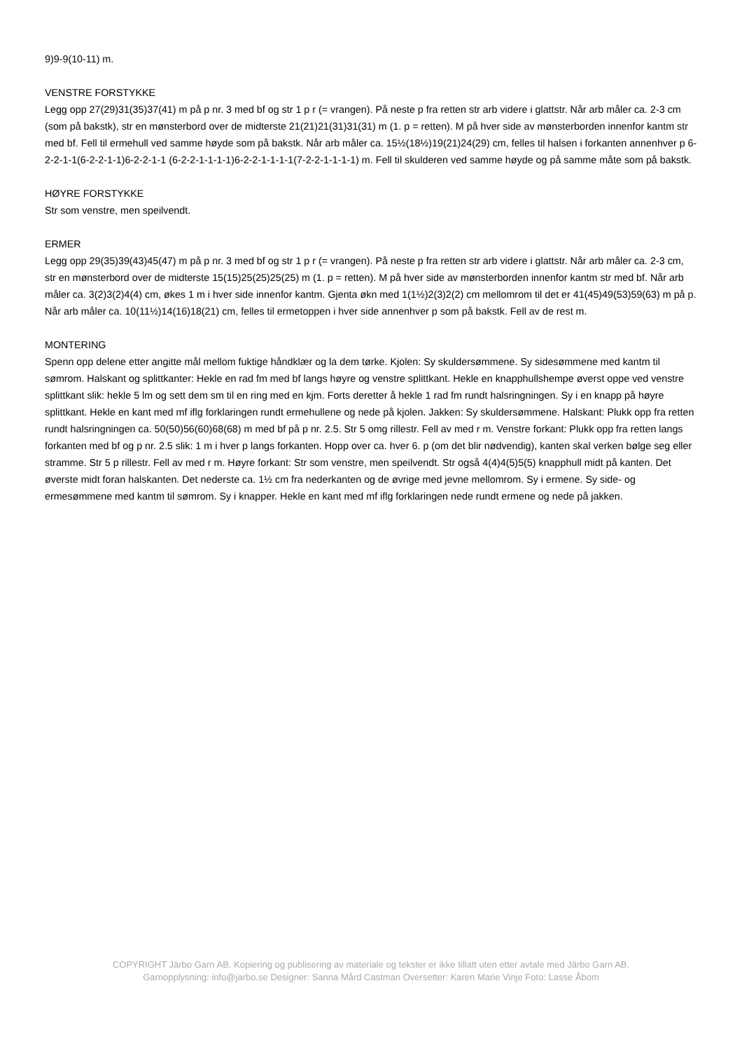9)9-9(10-11) m.
VENSTRE FORSTYKKE
Legg opp 27(29)31(35)37(41) m på p nr. 3 med bf og str 1 p r (= vrangen). På neste p fra retten str arb videre i glattstr. Når arb måler ca. 2-3 cm (som på bakstk), str en mønsterbord over de midterste 21(21)21(31)31(31) m (1. p = retten). M på hver side av mønsterborden innenfor kantm str med bf. Fell til ermehull ved samme høyde som på bakstk. Når arb måler ca. 15½(18½)19(21)24(29) cm, felles til halsen i forkanten annenhver p 6-2-2-1-1(6-2-2-1-1)6-2-2-1-1 (6-2-2-1-1-1-1)6-2-2-1-1-1-1(7-2-2-1-1-1-1) m. Fell til skulderen ved samme høyde og på samme måte som på bakstk.
HØYRE FORSTYKKE
Str som venstre, men speilvendt.
ERMER
Legg opp 29(35)39(43)45(47) m på p nr. 3 med bf og str 1 p r (= vrangen). På neste p fra retten str arb videre i glattstr. Når arb måler ca. 2-3 cm, str en mønsterbord over de midterste 15(15)25(25)25(25) m (1. p = retten). M på hver side av mønsterborden innenfor kantm str med bf. Når arb måler ca. 3(2)3(2)4(4) cm, økes 1 m i hver side innenfor kantm. Gjenta økn med 1(1½)2(3)2(2) cm mellomrom til det er 41(45)49(53)59(63) m på p. Når arb måler ca. 10(11½)14(16)18(21) cm, felles til ermetoppen i hver side annenhver p som på bakstk. Fell av de rest m.
MONTERING
Spenn opp delene etter angitte mål mellom fuktige håndklær og la dem tørke. Kjolen: Sy skuldersømmene. Sy sidesømmene med kantm til sømrom. Halskant og splittkanter: Hekle en rad fm med bf langs høyre og venstre splittkant. Hekle en knapphullshempe øverst oppe ved venstre splittkant slik: hekle 5 lm og sett dem sm til en ring med en kjm. Forts deretter å hekle 1 rad fm rundt halsringningen. Sy i en knapp på høyre splittkant. Hekle en kant med mf iflg forklaringen rundt ermehullene og nede på kjolen. Jakken: Sy skuldersømmene. Halskant: Plukk opp fra retten rundt halsringningen ca. 50(50)56(60)68(68) m med bf på p nr. 2.5. Str 5 omg rillestr. Fell av med r m. Venstre forkant: Plukk opp fra retten langs forkanten med bf og p nr. 2.5 slik: 1 m i hver p langs forkanten. Hopp over ca. hver 6. p (om det blir nødvendig), kanten skal verken bølge seg eller stramme. Str 5 p rillestr. Fell av med r m. Høyre forkant: Str som venstre, men speilvendt. Str også 4(4)4(5)5(5) knapphull midt på kanten. Det øverste midt foran halskanten. Det nederste ca. 1½ cm fra nederkanten og de øvrige med jevne mellomrom. Sy i ermene. Sy side- og ermesømmene med kantm til sømrom. Sy i knapper. Hekle en kant med mf iflg forklaringen nede rundt ermene og nede på jakken.
COPYRIGHT Järbo Garn AB. Kopiering og publisering av materiale og tekster er ikke tillatt uten etter avtale med Järbo Garn AB.
Garnopplysning: info@jarbo.se Designer: Sanna Mård Castman Oversetter: Karen Marie Vinje Foto: Lasse Åbom